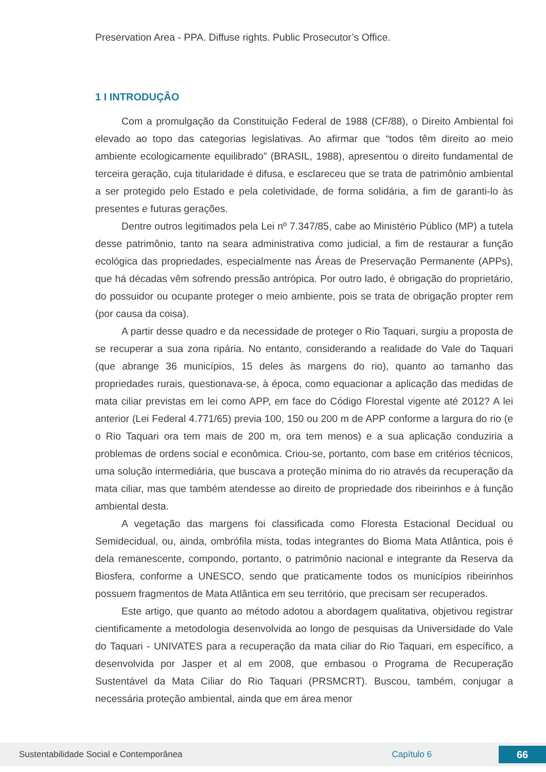Preservation Area - PPA. Diffuse rights. Public Prosecutor’s Office.
1 I INTRODUÇÃO
Com a promulgação da Constituição Federal de 1988 (CF/88), o Direito Ambiental foi elevado ao topo das categorias legislativas. Ao afirmar que “todos têm direito ao meio ambiente ecologicamente equilibrado” (BRASIL, 1988), apresentou o direito fundamental de terceira geração, cuja titularidade é difusa, e esclareceu que se trata de patrimônio ambiental a ser protegido pelo Estado e pela coletividade, de forma solidária, a fim de garanti-lo às presentes e futuras gerações.
Dentre outros legitimados pela Lei nº 7.347/85, cabe ao Ministério Público (MP) a tutela desse patrimônio, tanto na seara administrativa como judicial, a fim de restaurar a função ecológica das propriedades, especialmente nas Áreas de Preservação Permanente (APPs), que há décadas vêm sofrendo pressão antrópica. Por outro lado, é obrigação do proprietário, do possuidor ou ocupante proteger o meio ambiente, pois se trata de obrigação propter rem (por causa da coisa).
A partir desse quadro e da necessidade de proteger o Rio Taquari, surgiu a proposta de se recuperar a sua zona ripária. No entanto, considerando a realidade do Vale do Taquari (que abrange 36 municípios, 15 deles às margens do rio), quanto ao tamanho das propriedades rurais, questionava-se, à época, como equacionar a aplicação das medidas de mata ciliar previstas em lei como APP, em face do Código Florestal vigente até 2012? A lei anterior (Lei Federal 4.771/65) previa 100, 150 ou 200 m de APP conforme a largura do rio (e o Rio Taquari ora tem mais de 200 m, ora tem menos) e a sua aplicação conduziria a problemas de ordens social e econômica. Criou-se, portanto, com base em critérios técnicos, uma solução intermediária, que buscava a proteção mínima do rio através da recuperação da mata ciliar, mas que também atendesse ao direito de propriedade dos ribeirinhos e à função ambiental desta.
A vegetação das margens foi classificada como Floresta Estacional Decidual ou Semidecidual, ou, ainda, ombrófila mista, todas integrantes do Bioma Mata Atlântica, pois é dela remanescente, compondo, portanto, o patrimônio nacional e integrante da Reserva da Biosfera, conforme a UNESCO, sendo que praticamente todos os municípios ribeirinhos possuem fragmentos de Mata Atlântica em seu território, que precisam ser recuperados.
Este artigo, que quanto ao método adotou a abordagem qualitativa, objetivou registrar cientificamente a metodologia desenvolvida ao longo de pesquisas da Universidade do Vale do Taquari - UNIVATES para a recuperação da mata ciliar do Rio Taquari, em específico, a desenvolvida por Jasper et al em 2008, que embasou o Programa de Recuperação Sustentável da Mata Ciliar do Rio Taquari (PRSMCRT). Buscou, também, conjugar a necessária proteção ambiental, ainda que em área menor
Sustentabilidade Social e Contemporânea Capítulo 6 66